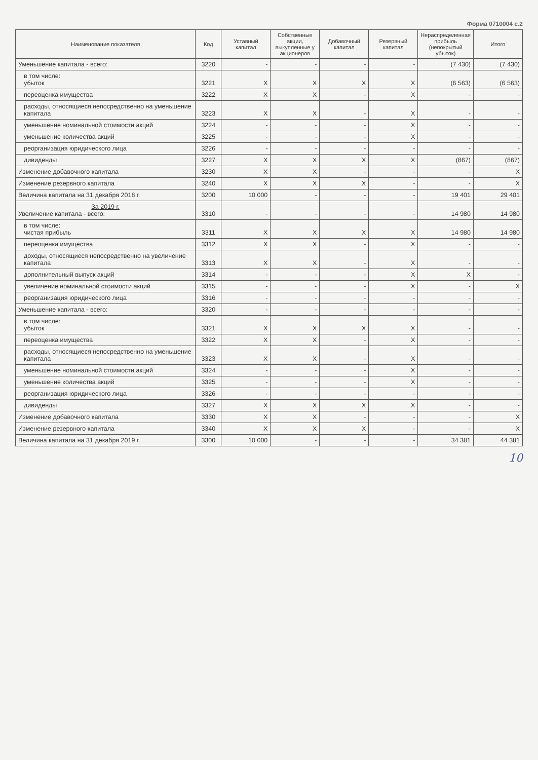Форма 0710004 с.2
| Наименование показателя | Код | Уставный капитал | Собственные акции, выкупленные у акционеров | Добавочный капитал | Резервный капитал | Нераспределенная прибыль (непокрытый убыток) | Итого |
| --- | --- | --- | --- | --- | --- | --- | --- |
| Уменьшение капитала - всего: | 3220 | - | - | - | - | (7 430) | (7 430) |
| в том числе: убыток | 3221 | X | X | X | X | (6 563) | (6 563) |
| переоценка имущества | 3222 | X | X | - | X | - | - |
| расходы, относящиеся непосредственно на уменьшение капитала | 3223 | X | X | - | X | - | - |
| уменьшение номинальной стоимости акций | 3224 | - | - | - | X | - | - |
| уменьшение количества акций | 3225 | - | - | - | X | - | - |
| реорганизация юридического лица | 3226 | - | - | - | - | - | - |
| дивиденды | 3227 | X | X | X | X | (867) | (867) |
| Изменение добавочного капитала | 3230 | X | X | - | - | - | X |
| Изменение резервного капитала | 3240 | X | X | X | - | - | X |
| Величина капитала на 31 декабря 2018 г. | 3200 | 10 000 | - | - | - | 19 401 | 29 401 |
| За 2019 г. Увеличение капитала - всего: | 3310 | - | - | - | - | 14 980 | 14 980 |
| в том числе: чистая прибыль | 3311 | X | X | X | X | 14 980 | 14 980 |
| переоценка имущества | 3312 | X | X | - | X | - | - |
| доходы, относящиеся непосредственно на увеличение капитала | 3313 | X | X | - | X | - | - |
| дополнительный выпуск акций | 3314 | - | - | - | X | X | - |
| увеличение номинальной стоимости акций | 3315 | - | - | - | X | - | X |
| реорганизация юридического лица | 3316 | - | - | - | - | - | - |
| Уменьшение капитала - всего: | 3320 | - | - | - | - | - | - |
| в том числе: убыток | 3321 | X | X | X | X | - | - |
| переоценка имущества | 3322 | X | X | - | X | - | - |
| расходы, относящиеся непосредственно на уменьшение капитала | 3323 | X | X | - | X | - | - |
| уменьшение номинальной стоимости акций | 3324 | - | - | - | X | - | - |
| уменьшение количества акций | 3325 | - | - | - | X | - | - |
| реорганизация юридического лица | 3326 | - | - | - | - | - | - |
| дивиденды | 3327 | X | X | X | X | - | - |
| Изменение добавочного капитала | 3330 | X | X | - | - | - | X |
| Изменение резервного капитала | 3340 | X | X | X | - | - | X |
| Величина капитала на 31 декабря 2019 г. | 3300 | 10 000 | - | - | - | 34 381 | 44 381 |
10